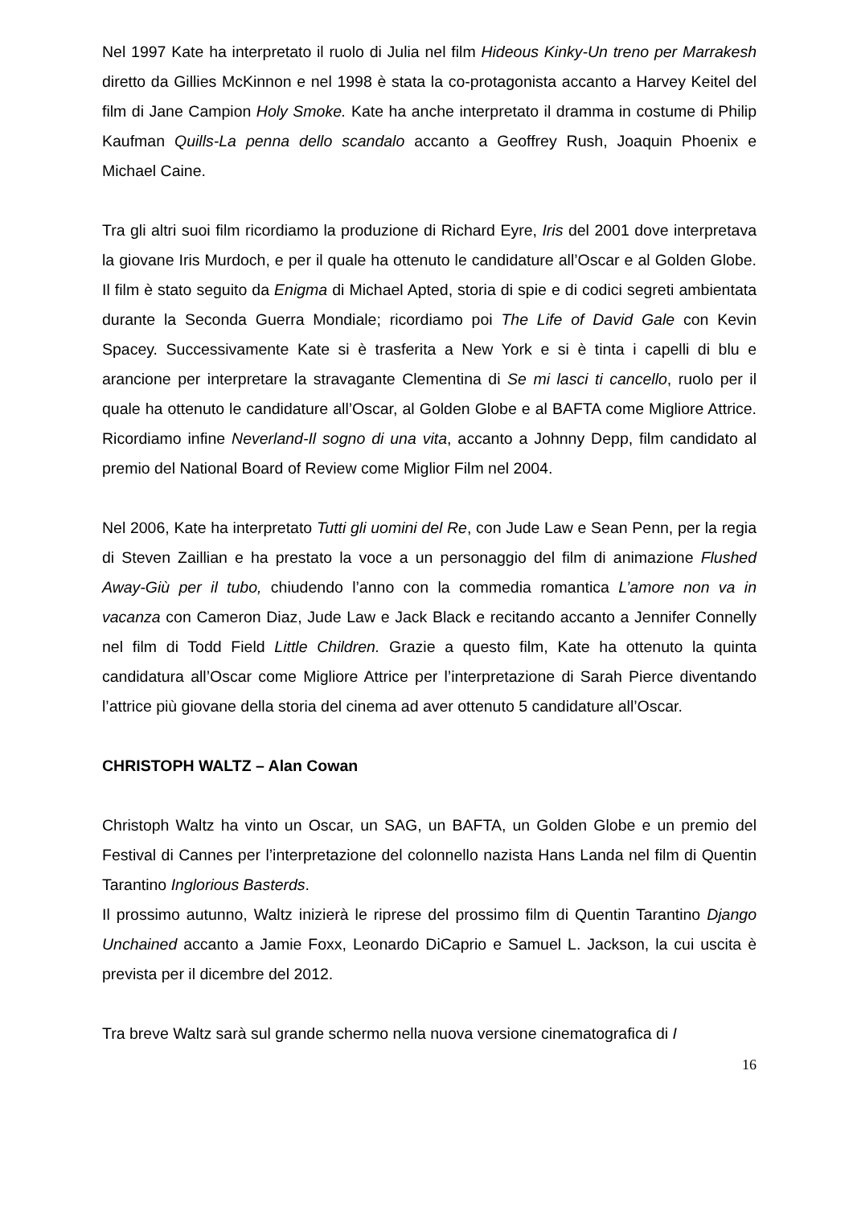Nel 1997 Kate ha interpretato il ruolo di Julia nel film Hideous Kinky-Un treno per Marrakesh diretto da Gillies McKinnon e nel 1998 è stata la co-protagonista accanto a Harvey Keitel del film di Jane Campion Holy Smoke. Kate ha anche interpretato il dramma in costume di Philip Kaufman Quills-La penna dello scandalo accanto a Geoffrey Rush, Joaquin Phoenix e Michael Caine.
Tra gli altri suoi film ricordiamo la produzione di Richard Eyre, Iris del 2001 dove interpretava la giovane Iris Murdoch, e per il quale ha ottenuto le candidature all’Oscar e al Golden Globe. Il film è stato seguito da Enigma di Michael Apted, storia di spie e di codici segreti ambientata durante la Seconda Guerra Mondiale; ricordiamo poi The Life of David Gale con Kevin Spacey. Successivamente Kate si è trasferita a New York e si è tinta i capelli di blu e arancione per interpretare la stravagante Clementina di Se mi lasci ti cancello, ruolo per il quale ha ottenuto le candidature all’Oscar, al Golden Globe e al BAFTA come Migliore Attrice. Ricordiamo infine Neverland-Il sogno di una vita, accanto a Johnny Depp, film candidato al premio del National Board of Review come Miglior Film nel 2004.
Nel 2006, Kate ha interpretato Tutti gli uomini del Re, con Jude Law e Sean Penn, per la regia di Steven Zaillian e ha prestato la voce a un personaggio del film di animazione Flushed Away-Giù per il tubo, chiudendo l’anno con la commedia romantica L’amore non va in vacanza con Cameron Diaz, Jude Law e Jack Black e recitando accanto a Jennifer Connelly nel film di Todd Field Little Children. Grazie a questo film, Kate ha ottenuto la quinta candidatura all’Oscar come Migliore Attrice per l’interpretazione di Sarah Pierce diventando l’attrice più giovane della storia del cinema ad aver ottenuto 5 candidature all’Oscar.
CHRISTOPH WALTZ – Alan Cowan
Christoph Waltz ha vinto un Oscar, un SAG, un BAFTA, un Golden Globe e un premio del Festival di Cannes per l’interpretazione del colonnello nazista Hans Landa nel film di Quentin Tarantino Inglorious Basterds.
Il prossimo autunno, Waltz inizierà le riprese del prossimo film di Quentin Tarantino Django Unchained accanto a Jamie Foxx, Leonardo DiCaprio e Samuel L. Jackson, la cui uscita è prevista per il dicembre del 2012.
Tra breve Waltz sarà sul grande schermo nella nuova versione cinematografica di I
16